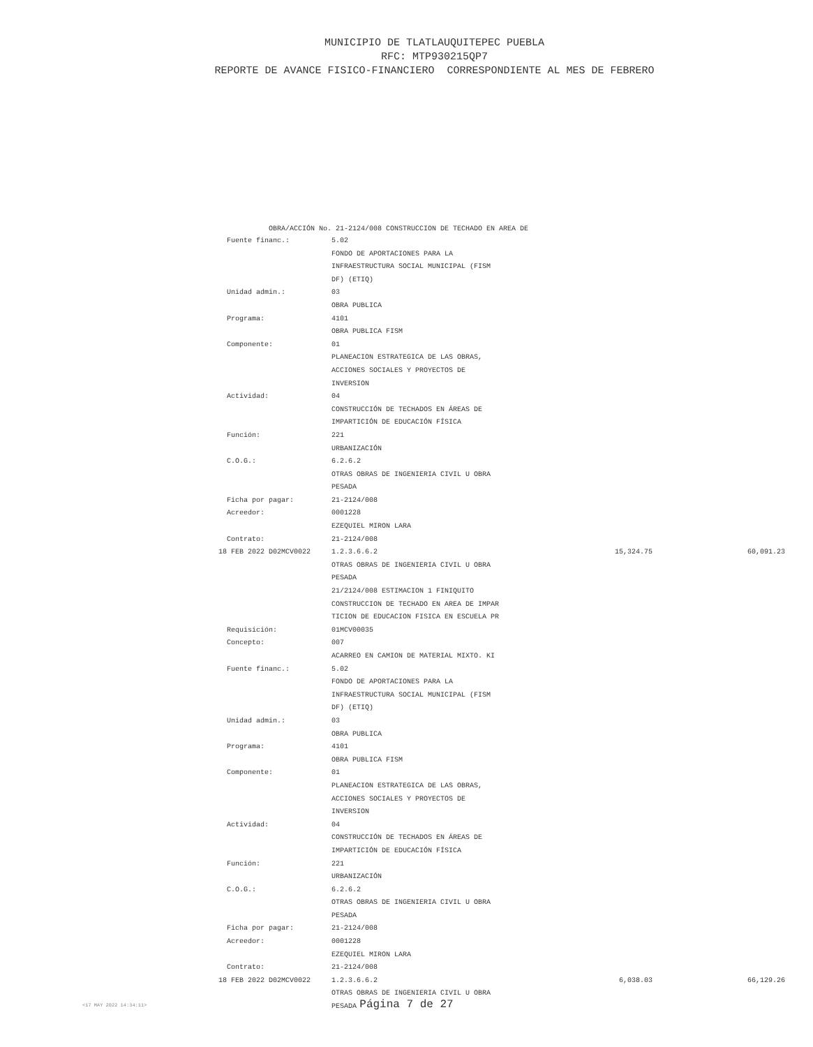MUNICIPIO DE TLATLAUQUITEPEC PUEBLA
RFC: MTP930215QP7
REPORTE DE AVANCE FISICO-FINANCIERO CORRESPONDIENTE AL MES DE FEBRERO
OBRA/ACCIÓN No. 21-2124/008 CONSTRUCCION DE TECHADO EN AREA DE
| Fuente financ.: | 5.02 | | |
| | FONDO DE APORTACIONES PARA LA | | |
| | INFRAESTRUCTURA SOCIAL MUNICIPAL (FISM | | |
| | DF) (ETIQ) | | |
| Unidad admin.: | 03 | | |
| | OBRA PUBLICA | | |
| Programa: | 4101 | | |
| | OBRA PUBLICA FISM | | |
| Componente: | 01 | | |
| | PLANEACION ESTRATEGICA DE LAS OBRAS, | | |
| | ACCIONES SOCIALES Y PROYECTOS DE | | |
| | INVERSION | | |
| Actividad: | 04 | | |
| | CONSTRUCCIÓN DE TECHADOS EN ÁREAS DE | | |
| | IMPARTICIÓN DE EDUCACIÓN FÍSICA | | |
| Función: | 221 | | |
| | URBANIZACIÓN | | |
| C.O.G.: | 6.2.6.2 | | |
| | OTRAS OBRAS DE INGENIERIA CIVIL U OBRA | | |
| | PESADA | | |
| Ficha por pagar: | 21-2124/008 | | |
| Acreedor: | 0001228 | | |
| | EZEQUIEL MIRON LARA | | |
| Contrato: | 21-2124/008 | | |
| 18 FEB 2022 D02MCV0022 | 1.2.3.6.6.2 | 15,324.75 | 60,091.23 |
| | OTRAS OBRAS DE INGENIERIA CIVIL U OBRA | | |
| | PESADA | | |
| | 21/2124/008 ESTIMACION 1 FINIQUITO | | |
| | CONSTRUCCION DE TECHADO EN AREA DE IMPAR | | |
| | TICION DE EDUCACION FISICA EN ESCUELA PR | | |
| Requisición: | 01MCV00035 | | |
| Concepto: | 007 | | |
| | ACARREO EN CAMION DE MATERIAL MIXTO. KI | | |
| Fuente financ.: | 5.02 | | |
| | FONDO DE APORTACIONES PARA LA | | |
| | INFRAESTRUCTURA SOCIAL MUNICIPAL (FISM | | |
| | DF) (ETIQ) | | |
| Unidad admin.: | 03 | | |
| | OBRA PUBLICA | | |
| Programa: | 4101 | | |
| | OBRA PUBLICA FISM | | |
| Componente: | 01 | | |
| | PLANEACION ESTRATEGICA DE LAS OBRAS, | | |
| | ACCIONES SOCIALES Y PROYECTOS DE | | |
| | INVERSION | | |
| Actividad: | 04 | | |
| | CONSTRUCCIÓN DE TECHADOS EN ÁREAS DE | | |
| | IMPARTICIÓN DE EDUCACIÓN FÍSICA | | |
| Función: | 221 | | |
| | URBANIZACIÓN | | |
| C.O.G.: | 6.2.6.2 | | |
| | OTRAS OBRAS DE INGENIERIA CIVIL U OBRA | | |
| | PESADA | | |
| Ficha por pagar: | 21-2124/008 | | |
| Acreedor: | 0001228 | | |
| | EZEQUIEL MIRON LARA | | |
| Contrato: | 21-2124/008 | | |
| 18 FEB 2022 D02MCV0022 | 1.2.3.6.6.2 | 6,038.03 | 66,129.26 |
| | OTRAS OBRAS DE INGENIERIA CIVIL U OBRA | | |
| | PESADA | | |
<17 MAY 2022 14:34:11>
Página 7 de 27